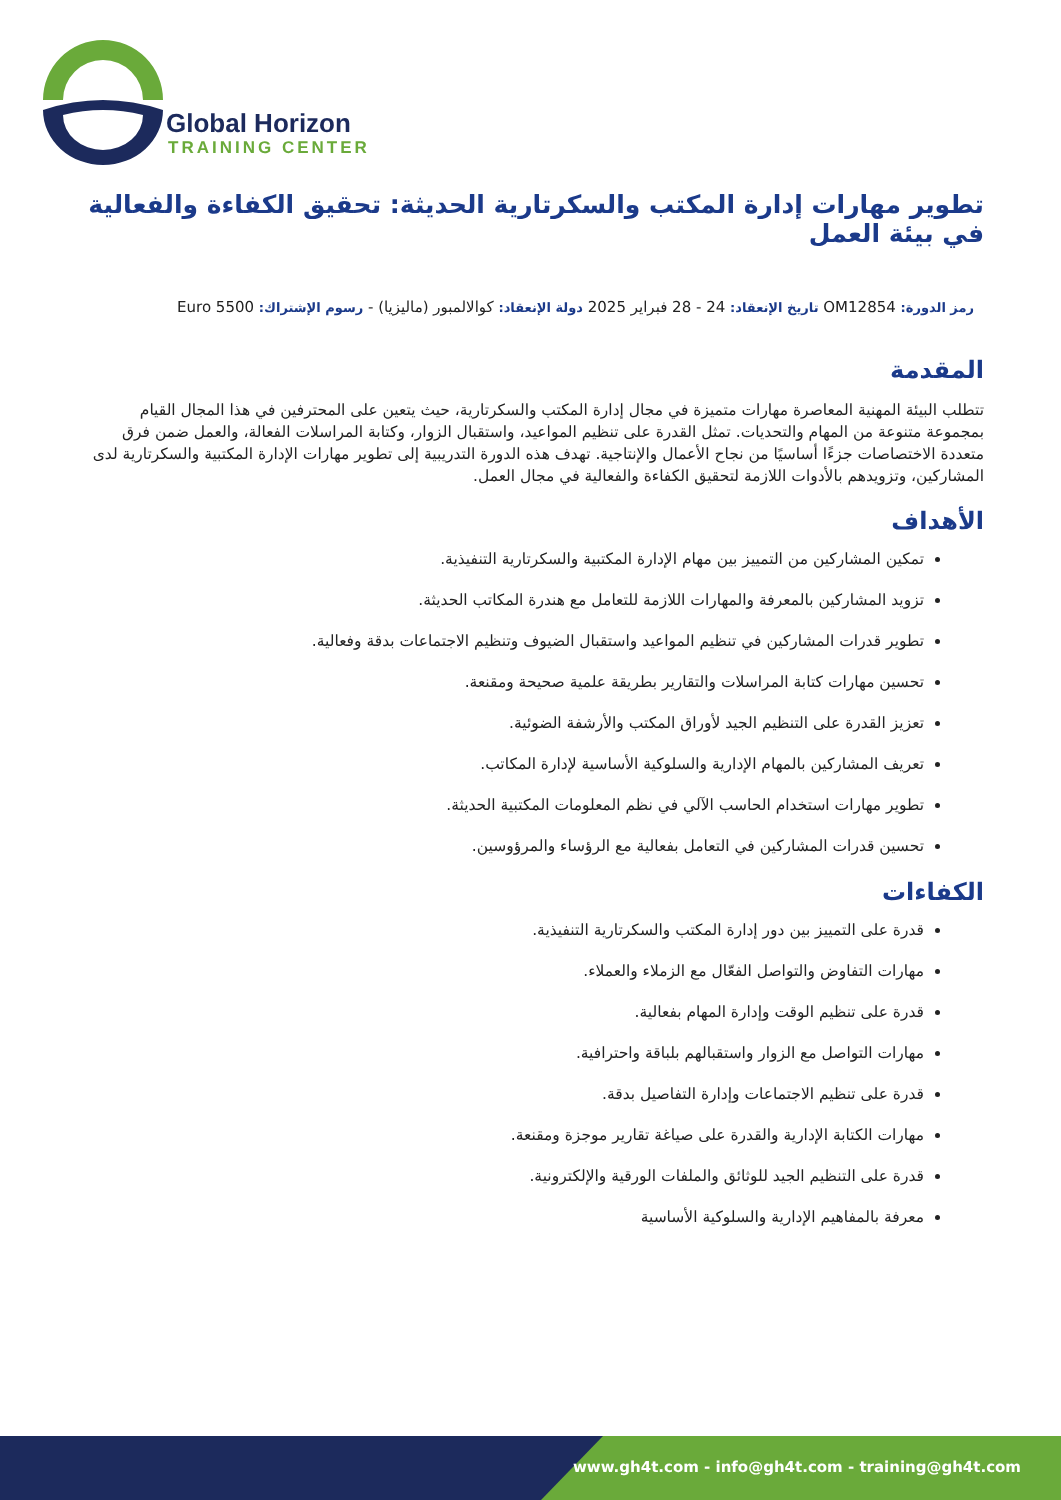Global Horizon
TRAINING CENTER
تطوير مهارات إدارة المكتب والسكرتارية الحديثة: تحقيق الكفاءة والفعالية في بيئة العمل
رمز الدورة: OM12854 تاريخ الإنعقاد: 24 - 28 فبراير 2025 دولة الإنعقاد: كوالالمبور (ماليزيا) - رسوم الإشتراك: 5500 Euro
المقدمة
تتطلب البيئة المهنية المعاصرة مهارات متميزة في مجال إدارة المكتب والسكرتارية، حيث يتعين على المحترفين في هذا المجال القيام بمجموعة متنوعة من المهام والتحديات. تمثل القدرة على تنظيم المواعيد، واستقبال الزوار، وكتابة المراسلات الفعالة، والعمل ضمن فرق متعددة الاختصاصات جزءًا أساسيًا من نجاح الأعمال والإنتاجية. تهدف هذه الدورة التدريبية إلى تطوير مهارات الإدارة المكتبية والسكرتارية لدى المشاركين، وتزويدهم بالأدوات اللازمة لتحقيق الكفاءة والفعالية في مجال العمل.
الأهداف
تمكين المشاركين من التمييز بين مهام الإدارة المكتبية والسكرتارية التنفيذية.
تزويد المشاركين بالمعرفة والمهارات اللازمة للتعامل مع هندرة المكاتب الحديثة.
تطوير قدرات المشاركين في تنظيم المواعيد واستقبال الضيوف وتنظيم الاجتماعات بدقة وفعالية.
تحسين مهارات كتابة المراسلات والتقارير بطريقة علمية صحيحة ومقنعة.
تعزيز القدرة على التنظيم الجيد لأوراق المكتب والأرشفة الضوئية.
تعريف المشاركين بالمهام الإدارية والسلوكية الأساسية لإدارة المكاتب.
تطوير مهارات استخدام الحاسب الآلي في نظم المعلومات المكتبية الحديثة.
تحسين قدرات المشاركين في التعامل بفعالية مع الرؤساء والمرؤوسين.
الكفاءات
قدرة على التمييز بين دور إدارة المكتب والسكرتارية التنفيذية.
مهارات التفاوض والتواصل الفعّال مع الزملاء والعملاء.
قدرة على تنظيم الوقت وإدارة المهام بفعالية.
مهارات التواصل مع الزوار واستقبالهم بلباقة واحترافية.
قدرة على تنظيم الاجتماعات وإدارة التفاصيل بدقة.
مهارات الكتابة الإدارية والقدرة على صياغة تقارير موجزة ومقنعة.
قدرة على التنظيم الجيد للوثائق والملفات الورقية والإلكترونية.
معرفة بالمفاهيم الإدارية والسلوكية الأساسية
www.gh4t.com - info@gh4t.com - training@gh4t.com